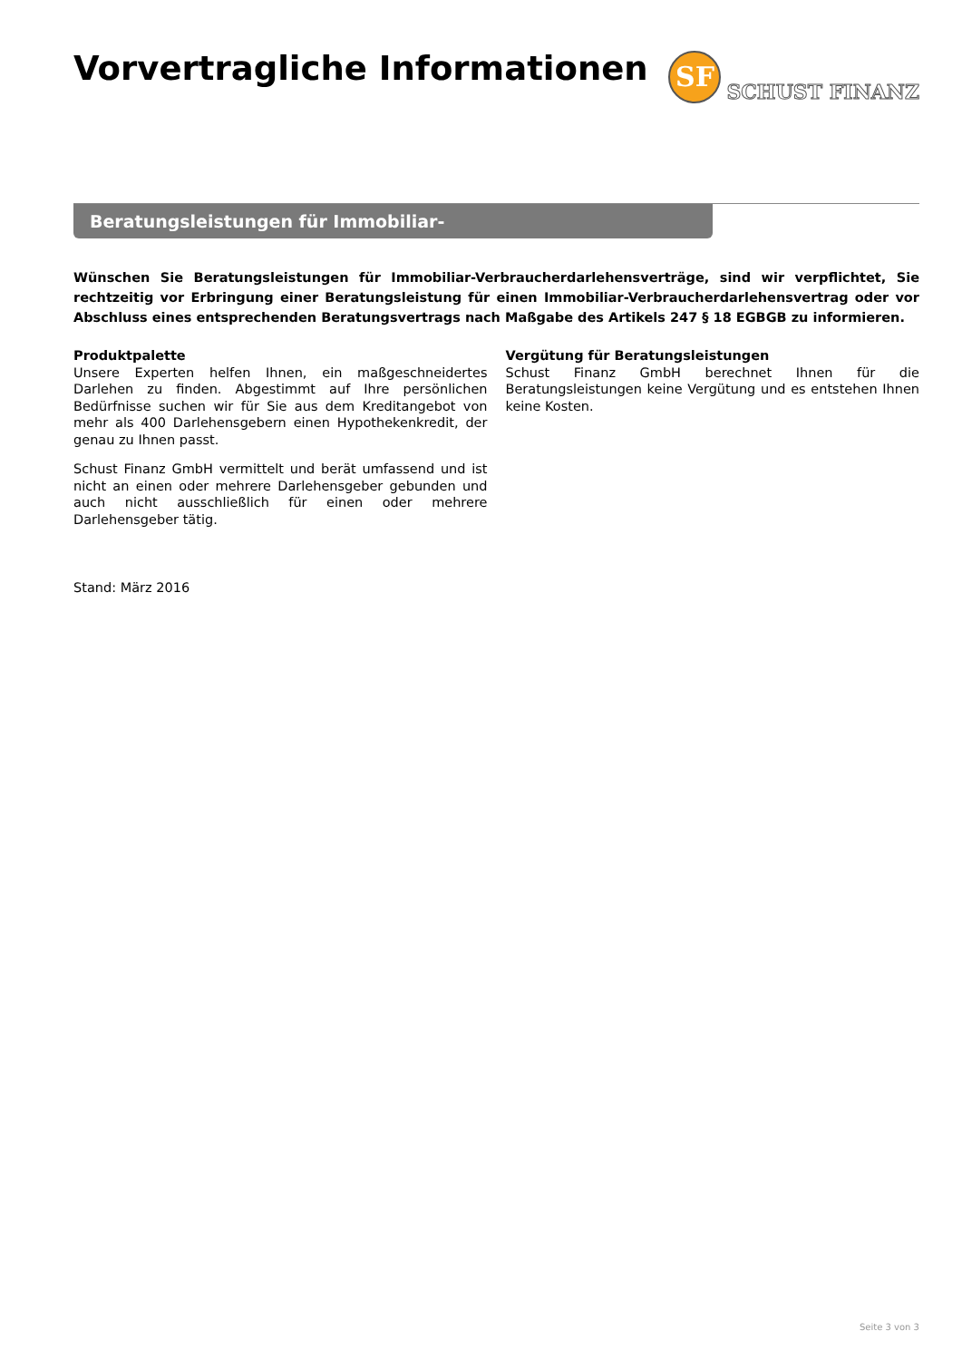Vorvertragliche Informationen
SF
SCHUST FINANZ
Beratungsleistungen für Immobiliar-Verbraucherdarlehensverträge
Wünschen Sie Beratungsleistungen für Immobiliar-Verbraucherdarlehensverträge, sind wir verpflichtet, Sie rechtzeitig vor Erbringung einer Beratungsleistung für einen Immobiliar-Verbraucherdarlehensvertrag oder vor Abschluss eines entsprechenden Beratungsvertrags nach Maßgabe des Artikels 247 § 18 EGBGB zu informieren.
Produktpalette
Unsere Experten helfen Ihnen, ein maßgeschneidertes Darlehen zu finden. Abgestimmt auf Ihre persönlichen Bedürfnisse suchen wir für Sie aus dem Kreditangebot von mehr als 400 Darlehensgebern einen Hypothekenkredit, der genau zu Ihnen passt.
Schust Finanz GmbH vermittelt und berät umfassend und ist nicht an einen oder mehrere Darlehensgeber gebunden und auch nicht ausschließlich für einen oder mehrere Darlehensgeber tätig.
Vergütung für Beratungsleistungen
Schust Finanz GmbH berechnet Ihnen für die Beratungsleistungen keine Vergütung und es entstehen Ihnen keine Kosten.
Stand: März 2016
Seite 3 von 3